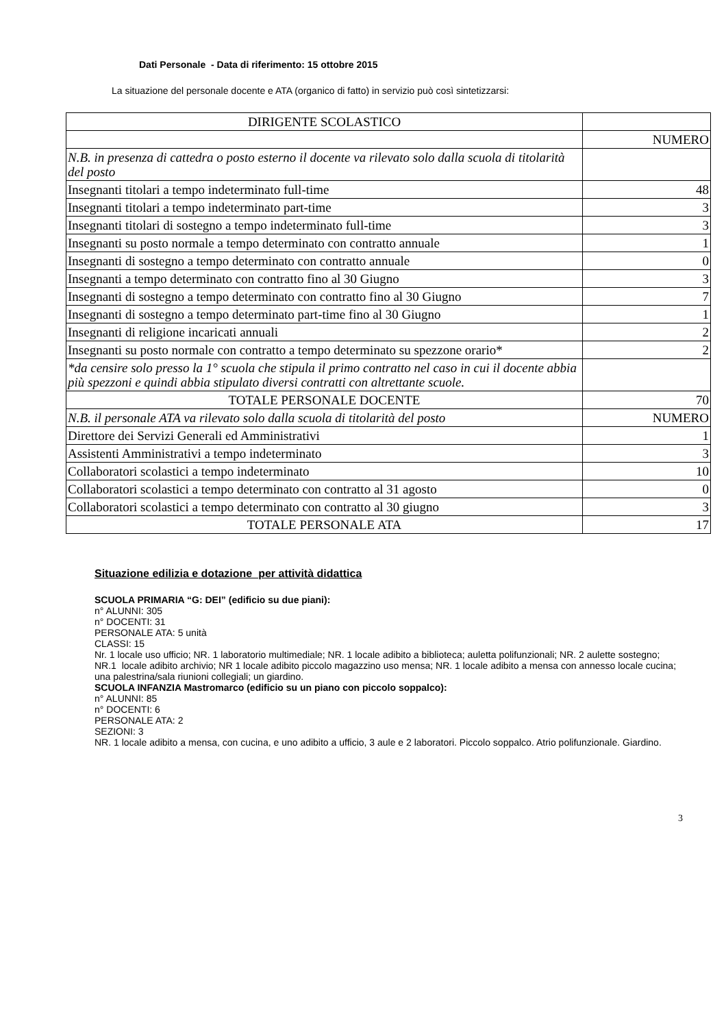Dati Personale - Data di riferimento: 15 ottobre 2015
La situazione del personale docente e ATA (organico di fatto) in servizio può così sintetizzarsi:
| DIRIGENTE SCOLASTICO | |
| | NUMERO |
| N.B. in presenza di cattedra o posto esterno il docente va rilevato solo dalla scuola di titolarità del posto | |
| Insegnanti titolari a tempo indeterminato full-time | 48 |
| Insegnanti titolari a tempo indeterminato part-time | 3 |
| Insegnanti titolari di sostegno a tempo indeterminato full-time | 3 |
| Insegnanti su posto normale a tempo determinato con contratto annuale | 1 |
| Insegnanti di sostegno a tempo determinato con contratto annuale | 0 |
| Insegnanti a tempo determinato con contratto fino al 30 Giugno | 3 |
| Insegnanti di sostegno a tempo determinato con contratto fino al 30 Giugno | 7 |
| Insegnanti di sostegno a tempo determinato part-time fino al 30 Giugno | 1 |
| Insegnanti di religione incaricati annuali | 2 |
| Insegnanti su posto normale con contratto a tempo determinato su spezzone orario* | 2 |
| *da censire solo presso la 1° scuola che stipula il primo contratto nel caso in cui il docente abbia più spezzoni e quindi abbia stipulato diversi contratti con altrettante scuole. | |
| TOTALE PERSONALE DOCENTE | 70 |
| N.B. il personale ATA va rilevato solo dalla scuola di titolarità del posto | NUMERO |
| Direttore dei Servizi Generali ed Amministrativi | 1 |
| Assistenti Amministrativi a tempo indeterminato | 3 |
| Collaboratori scolastici a tempo indeterminato | 10 |
| Collaboratori scolastici a tempo determinato con contratto al 31 agosto | 0 |
| Collaboratori scolastici a tempo determinato con contratto al 30 giugno | 3 |
| TOTALE PERSONALE ATA | 17 |
Situazione edilizia e dotazione per attività didattica
SCUOLA PRIMARIA “G: DEI” (edificio su due piani):
n° ALUNNI: 305
n° DOCENTI: 31
PERSONALE ATA: 5 unità
CLASSI: 15
Nr. 1 locale uso ufficio; NR. 1 laboratorio multimediale; NR. 1 locale adibito a biblioteca; auletta polifunzionali; NR. 2 aulette sostegno; NR.1 locale adibito archivio; NR 1 locale adibito piccolo magazzino uso mensa; NR. 1 locale adibito a mensa con annesso locale cucina; una palestrina/sala riunioni collegiali; un giardino.
SCUOLA INFANZIA Mastromarco (edificio su un piano con piccolo soppalco):
n° ALUNNI: 85
n° DOCENTI: 6
PERSONALE ATA: 2
SEZIONI: 3
NR. 1 locale adibito a mensa, con cucina, e uno adibito a ufficio, 3 aule e 2 laboratori. Piccolo soppalco. Atrio polifunzionale. Giardino.
3